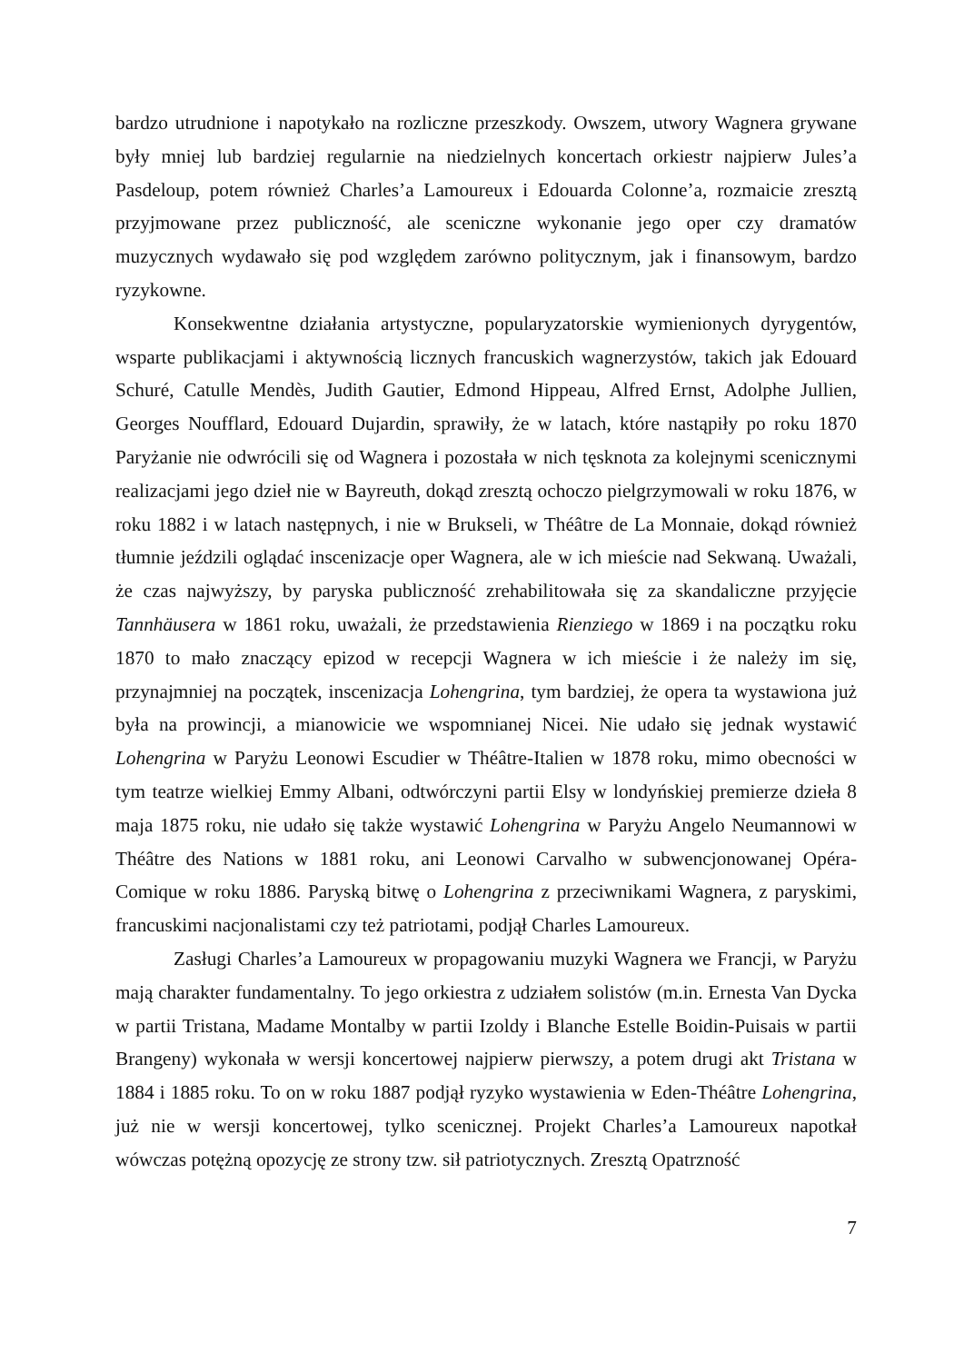bardzo utrudnione i napotykało na rozliczne przeszkody. Owszem, utwory Wagnera grywane były mniej lub bardziej regularnie na niedzielnych koncertach orkiestr najpierw Jules’a Pasdeloup, potem również Charles’a Lamoureux i Edouarda Colonne’a, rozmaicie zresztą przyjmowane przez publiczność, ale sceniczne wykonanie jego oper czy dramatów muzycznych wydawało się pod względem zarówno politycznym, jak i finansowym, bardzo ryzykowne.
Konsekwentne działania artystyczne, popularyzatorskie wymienionych dyrygentów, wsparte publikacjami i aktywnością licznych francuskich wagnerzystów, takich jak Edouard Schuré, Catulle Mendès, Judith Gautier, Edmond Hippeau, Alfred Ernst, Adolphe Jullien, Georges Noufflard, Edouard Dujardin, sprawiły, że w latach, które nastąpiły po roku 1870 Paryżanie nie odwrócili się od Wagnera i pozostała w nich tęsknota za kolejnymi scenicznymi realizacjami jego dzieł nie w Bayreuth, dokąd zresztą ochoczo pielgrzymowali w roku 1876, w roku 1882 i w latach następnych, i nie w Brukseli, w Théâtre de La Monnaie, dokąd również tłumnie jeździli oglądać inscenizacje oper Wagnera, ale w ich mieście nad Sekwaną. Uważali, że czas najwyższy, by paryska publiczność zrehabilitowała się za skandaliczne przyjęcie Tannhäusera w 1861 roku, uważali, że przedstawienia Rienziego w 1869 i na początku roku 1870 to mało znaczący epizod w recepcji Wagnera w ich mieście i że należy im się, przynajmniej na początek, inscenizacja Lohengrina, tym bardziej, że opera ta wystawiona już była na prowincji, a mianowicie we wspomnianej Nicei. Nie udało się jednak wystawić Lohengrina w Paryżu Leonowi Escudier w Théâtre-Italien w 1878 roku, mimo obecności w tym teatrze wielkiej Emmy Albani, odtwórczyni partii Elsy w londyńskiej premierze dzieła 8 maja 1875 roku, nie udało się także wystawić Lohengrina w Paryżu Angelo Neumannowi w Théâtre des Nations w 1881 roku, ani Leonowi Carvalho w subwencjonowanej Opéra-Comique w roku 1886. Paryską bitwę o Lohengrina z przeciwnikami Wagnera, z paryskimi, francuskimi nacjonalistami czy też patriotami, podjął Charles Lamoureux.
Zasługi Charles’a Lamoureux w propagowaniu muzyki Wagnera we Francji, w Paryżu mają charakter fundamentalny. To jego orkiestra z udziałem solistów (m.in. Ernesta Van Dycka w partii Tristana, Madame Montalby w partii Izoldy i Blanche Estelle Boidin-Puisais w partii Brangeny) wykonała w wersji koncertowej najpierw pierwszy, a potem drugi akt Tristana w 1884 i 1885 roku. To on w roku 1887 podjął ryzyko wystawienia w Eden-Théâtre Lohengrina, już nie w wersji koncertowej, tylko scenicznej. Projekt Charles’a Lamoureux napotkał wówczas potężną opozycję ze strony tzw. sił patriotycznych. Zresztą Opatrzność
7